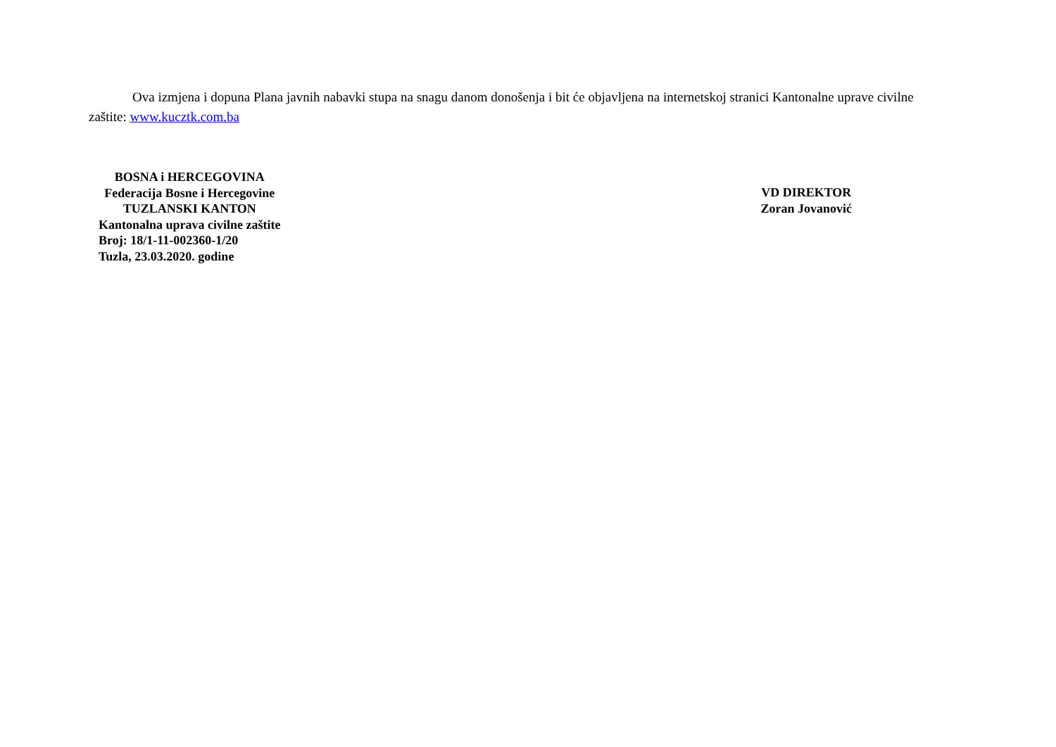Ova izmjena i dopuna Plana javnih nabavki stupa na snagu danom donošenja i bit će objavljena na internetskoj stranici Kantonalne uprave civilne zaštite: www.kucztk.com.ba
BOSNA i HERCEGOVINA
Federacija Bosne i Hercegovine
TUZLANSKI KANTON
Kantonalna uprava civilne zaštite
Broj: 18/1-11-002360-1/20
Tuzla, 23.03.2020. godine
VD DIREKTOR
Zoran Jovanović